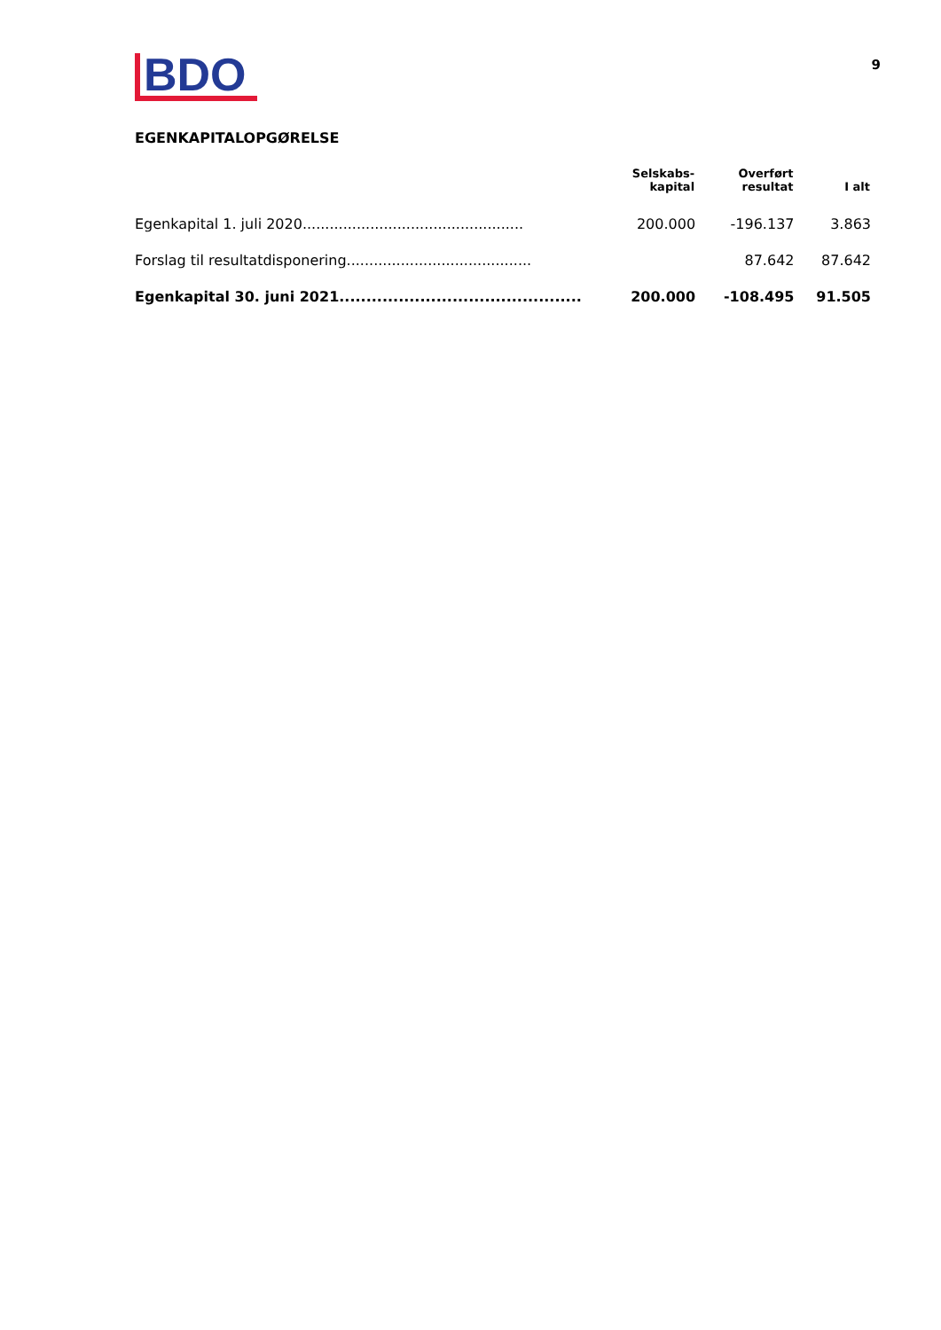BDO
9
EGENKAPITALOPGØRELSE
| | Selskabs- kapital | Overført resultat | I alt |
| --- | --- | --- | --- |
| Egenkapital 1. juli 2020................................................. | 200.000 | -196.137 | 3.863 |
| Forslag til resultatdisponering......................................... | | 87.642 | 87.642 |
| Egenkapital 30. juni 2021............................................. | 200.000 | -108.495 | 91.505 |